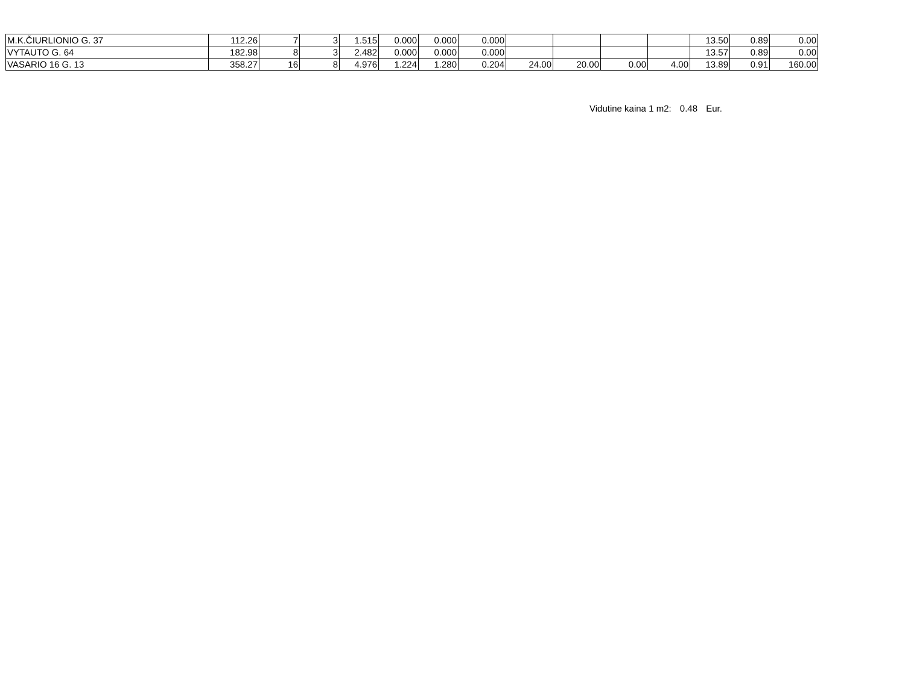| M.K.ČIURLIONIO G. 37 | 112.26 | 7 | 3 | 1.515 | 0.000 | 0.000 | 0.000 | | | | | 13.50 | 0.89 | 0.00 |
| VYTAUTO G. 64 | 182.98 | 8 | 3 | 2.482 | 0.000 | 0.000 | 0.000 | | | | | 13.57 | 0.89 | 0.00 |
| VASARIO 16 G. 13 | 358.27 | 16 | 8 | 4.976 | 1.224 | 1.280 | 0.204 | 24.00 | 20.00 | 0.00 | 4.00 | 13.89 | 0.91 | 160.00 |
Vidutine kaina 1 m2: 0.48 Eur.